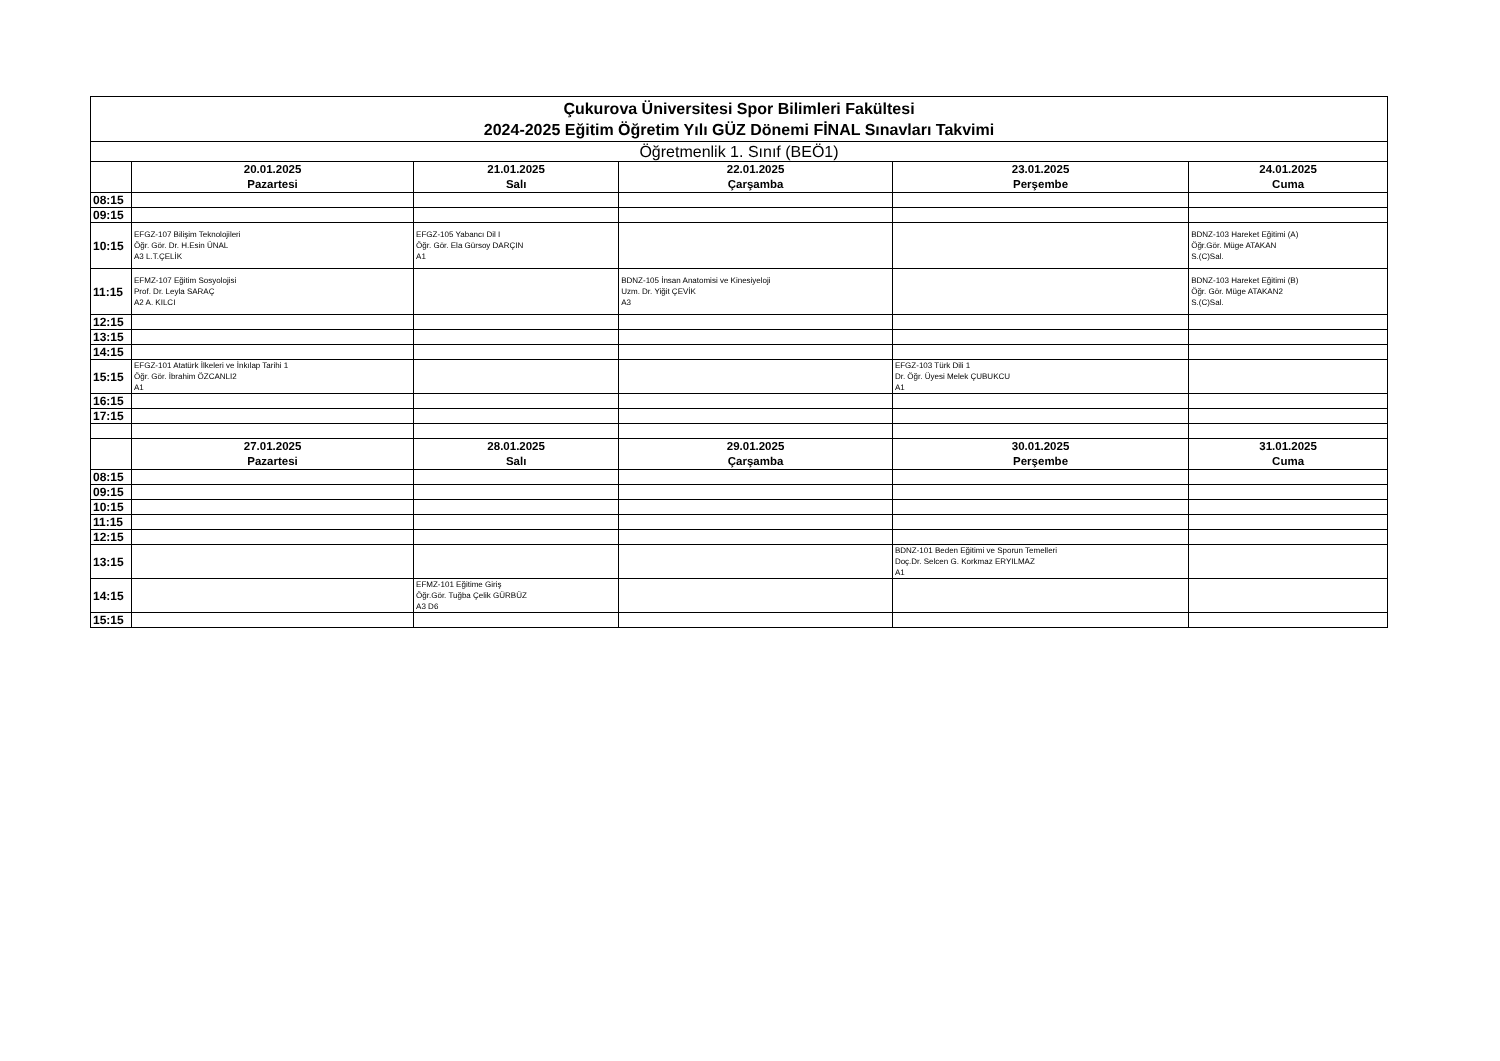| Çukurova Üniversitesi Spor Bilimleri Fakültesi 2024-2025 Eğitim Öğretim Yılı GÜZ Dönemi FİNAL Sınavları Takvimi | | | | | |
| --- | --- | --- | --- | --- | --- |
| Öğretmenlik 1. Sınıf (BEÖ1) | | | | | |
| | 20.01.2025 Pazartesi | 21.01.2025 Salı | 22.01.2025 Çarşamba | 23.01.2025 Perşembe | 24.01.2025 Cuma |
| 08:15 | | | | | |
| 09:15 | | | | | |
| 10:15 | EFGZ-107 Bilişim Teknolojileri Öğr. Gör. Dr. H.Esin ÜNAL A3 L.T.ÇELİK | EFGZ-105 Yabancı Dil I Öğr. Gör. Ela Gürsoy DARÇIN A1 | | | BDNZ-103 Hareket Eğitimi (A) Öğr.Gör. Müge ATAKAN S.(C)Sal. |
| 11:15 | EFMZ-107 Eğitim Sosyolojisi Prof. Dr. Leyla SARAÇ A2 A. KILCI | | BDNZ-105 İnsan Anatomisi ve Kinesiyeloji Uzm. Dr. Yiğit ÇEVİK A3 | | BDNZ-103 Hareket Eğitimi (B) Öğr. Gör. Müge ATAKAN2 S.(C)Sal. |
| 12:15 | | | | | |
| 13:15 | | | | | |
| 14:15 | | | | | |
| 15:15 | EFGZ-101 Atatürk İlkeleri ve İnkılap Tarihi 1 Öğr. Gör. İbrahim ÖZCANLI2 A1 | | | EFGZ-103 Türk Dili 1 Dr. Öğr. Üyesi Melek ÇUBUKCU A1 | |
| 16:15 | | | | | |
| 17:15 | | | | | |
| | 27.01.2025 Pazartesi | 28.01.2025 Salı | 29.01.2025 Çarşamba | 30.01.2025 Perşembe | 31.01.2025 Cuma |
| 08:15 | | | | | |
| 09:15 | | | | | |
| 10:15 | | | | | |
| 11:15 | | | | | |
| 12:15 | | | | | |
| 13:15 | | | | BDNZ-101 Beden Eğitimi ve Sporun Temelleri Doç.Dr. Selcen G. Korkmaz ERYILMAZ A1 | |
| 14:15 | | EFMZ-101 Eğitime Giriş Öğr.Gör. Tuğba Çelik GÜRBÜZ A3 D6 | | | |
| 15:15 | | | | | |